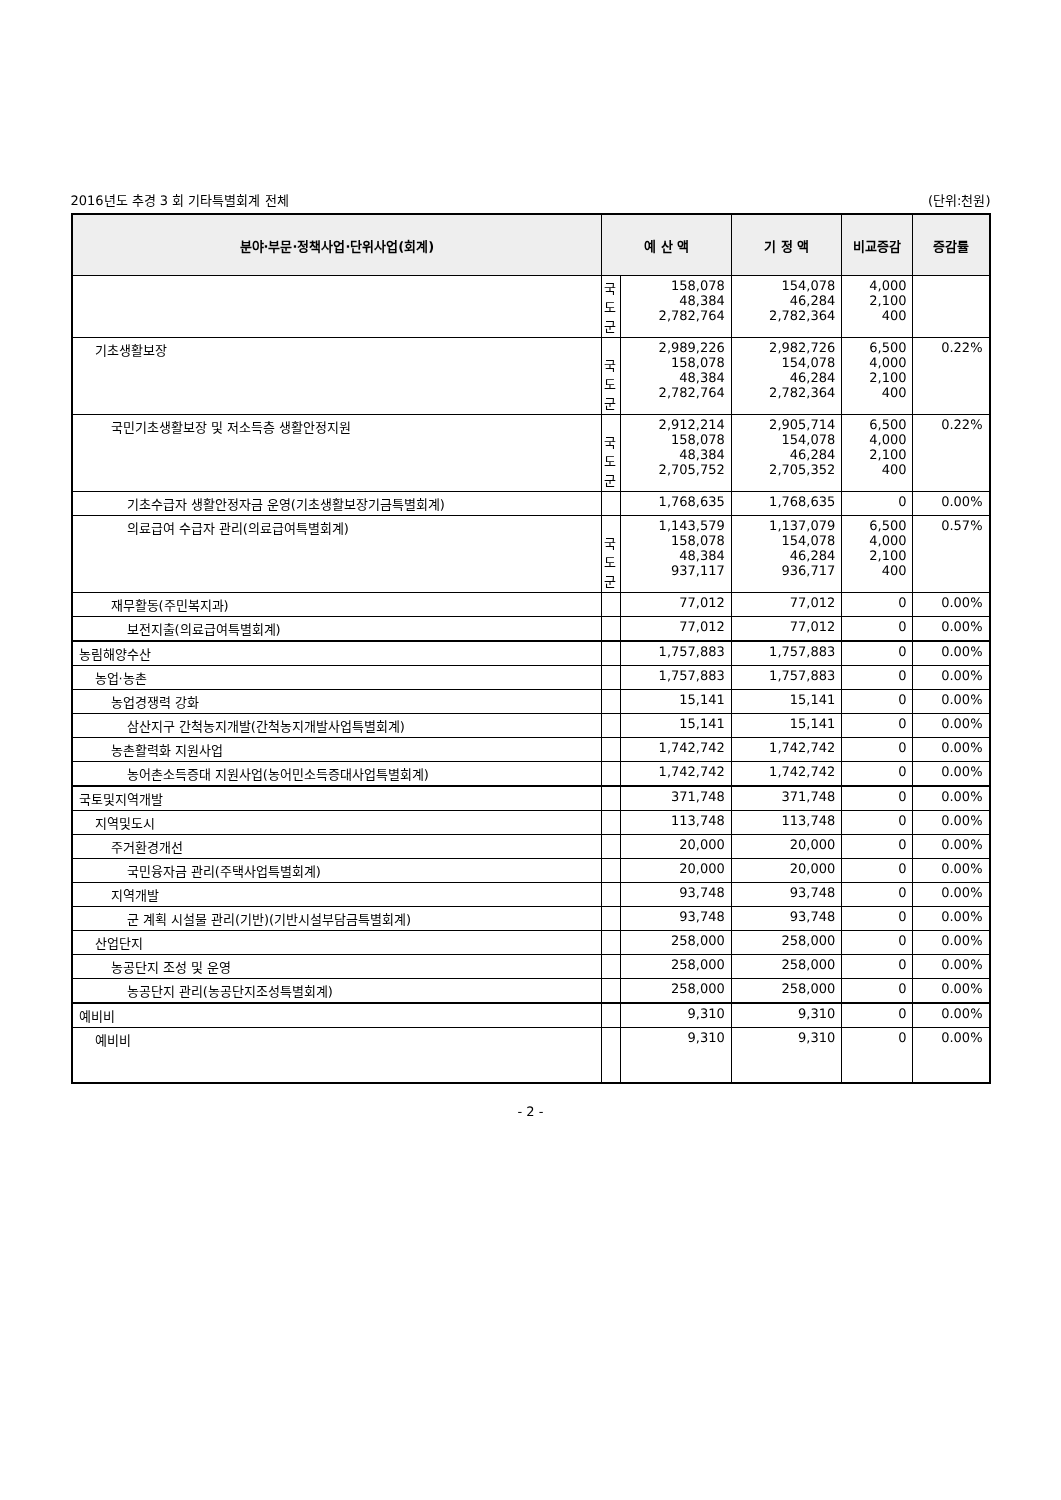2016년도 추경 3 회 기타특별회계 전체 (단위:천원)
| 분야·부문·정책사업·단위사업(회계) | 예 산 액 | | 기 정 액 | 비교증감 | 증감률 |
| --- | --- | --- | --- | --- | --- |
| | 국 도 군 | 158,078 48,384 2,782,764 | 154,078 46,284 2,782,364 | 4,000 2,100 400 | |
| 기초생활보장 | 국 도 군 | 2,989,226 158,078 48,384 2,782,764 | 2,982,726 154,078 46,284 2,782,364 | 6,500 4,000 2,100 400 | 0.22% |
| 국민기초생활보장 및 저소득층 생활안정지원 | 국 도 군 | 2,912,214 158,078 48,384 2,705,752 | 2,905,714 154,078 46,284 2,705,352 | 6,500 4,000 2,100 400 | 0.22% |
| 기초수급자 생활안정자금 운영(기초생활보장기금특별회계) | | 1,768,635 | 1,768,635 | 0 | 0.00% |
| 의료급여 수급자 관리(의료급여특별회계) | 국 도 군 | 1,143,579 158,078 48,384 937,117 | 1,137,079 154,078 46,284 936,717 | 6,500 4,000 2,100 400 | 0.57% |
| 재무활동(주민복지과) | | 77,012 | 77,012 | 0 | 0.00% |
| 보전지출(의료급여특별회계) | | 77,012 | 77,012 | 0 | 0.00% |
| 농림해양수산 | | 1,757,883 | 1,757,883 | 0 | 0.00% |
| 농업·농촌 | | 1,757,883 | 1,757,883 | 0 | 0.00% |
| 농업경쟁력 강화 | | 15,141 | 15,141 | 0 | 0.00% |
| 삼산지구 간척농지개발(간척농지개발사업특별회계) | | 15,141 | 15,141 | 0 | 0.00% |
| 농촌활력화 지원사업 | | 1,742,742 | 1,742,742 | 0 | 0.00% |
| 농어촌소득증대 지원사업(농어민소득증대사업특별회계) | | 1,742,742 | 1,742,742 | 0 | 0.00% |
| 국토및지역개발 | | 371,748 | 371,748 | 0 | 0.00% |
| 지역및도시 | | 113,748 | 113,748 | 0 | 0.00% |
| 주거환경개선 | | 20,000 | 20,000 | 0 | 0.00% |
| 국민융자금 관리(주택사업특별회계) | | 20,000 | 20,000 | 0 | 0.00% |
| 지역개발 | | 93,748 | 93,748 | 0 | 0.00% |
| 군 계획 시설물 관리(기반)(기반시설부담금특별회계) | | 93,748 | 93,748 | 0 | 0.00% |
| 산업단지 | | 258,000 | 258,000 | 0 | 0.00% |
| 농공단지 조성 및 운영 | | 258,000 | 258,000 | 0 | 0.00% |
| 농공단지 관리(농공단지조성특별회계) | | 258,000 | 258,000 | 0 | 0.00% |
| 예비비 | | 9,310 | 9,310 | 0 | 0.00% |
| 예비비 | | 9,310 | 9,310 | 0 | 0.00% |
- 2 -